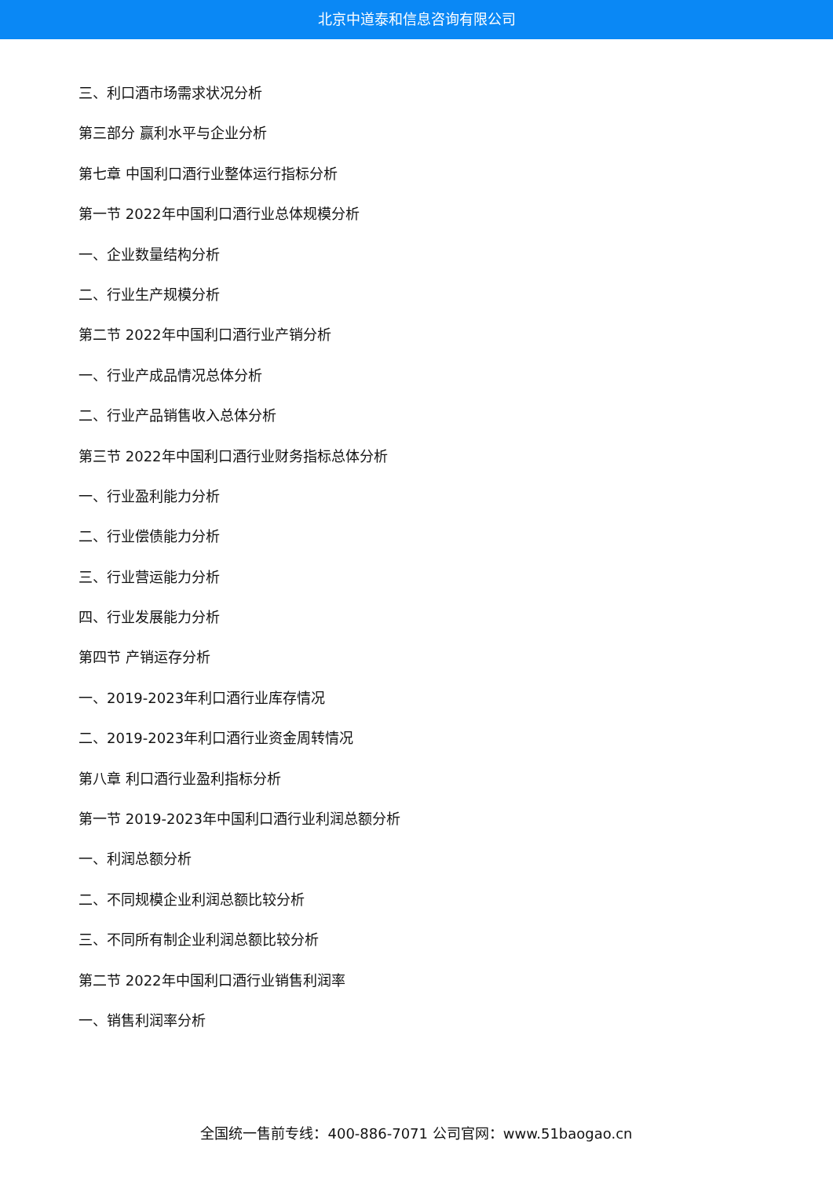北京中道泰和信息咨询有限公司
三、利口酒市场需求状况分析
第三部分 赢利水平与企业分析
第七章 中国利口酒行业整体运行指标分析
第一节 2022年中国利口酒行业总体规模分析
一、企业数量结构分析
二、行业生产规模分析
第二节 2022年中国利口酒行业产销分析
一、行业产成品情况总体分析
二、行业产品销售收入总体分析
第三节 2022年中国利口酒行业财务指标总体分析
一、行业盈利能力分析
二、行业偿债能力分析
三、行业营运能力分析
四、行业发展能力分析
第四节 产销运存分析
一、2019-2023年利口酒行业库存情况
二、2019-2023年利口酒行业资金周转情况
第八章 利口酒行业盈利指标分析
第一节 2019-2023年中国利口酒行业利润总额分析
一、利润总额分析
二、不同规模企业利润总额比较分析
三、不同所有制企业利润总额比较分析
第二节 2022年中国利口酒行业销售利润率
一、销售利润率分析
全国统一售前专线：400-886-7071 公司官网：www.51baogao.cn